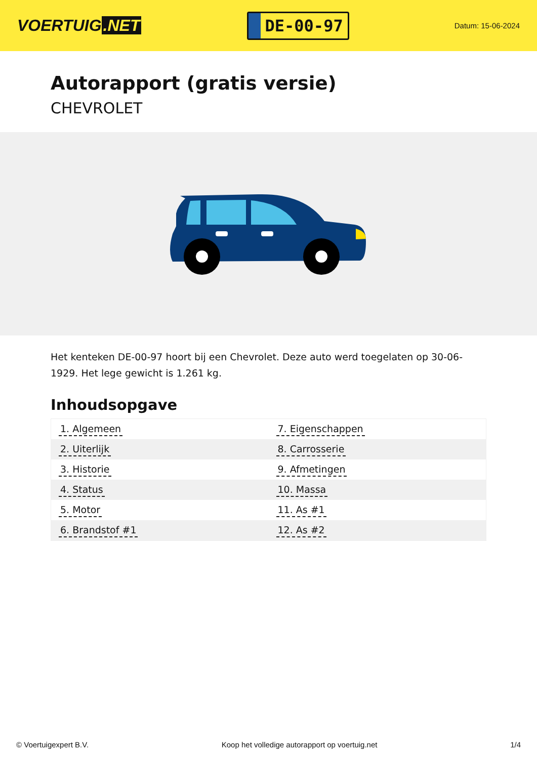VOERTUIG.NET
DE-00-97
Datum: 15-06-2024
Autorapport (gratis versie)
CHEVROLET
Het kenteken DE-00-97 hoort bij een Chevrolet. Deze auto werd toegelaten op 30-06-1929. Het lege gewicht is 1.261 kg.
Inhoudsopgave
| 1. Algemeen | 7. Eigenschappen |
| 2. Uiterlijk | 8. Carrosserie |
| 3. Historie | 9. Afmetingen |
| 4. Status | 10. Massa |
| 5. Motor | 11. As #1 |
| 6. Brandstof #1 | 12. As #2 |
© Voertuigexpert B.V. Koop het volledige autorapport op voertuig.net 1/4